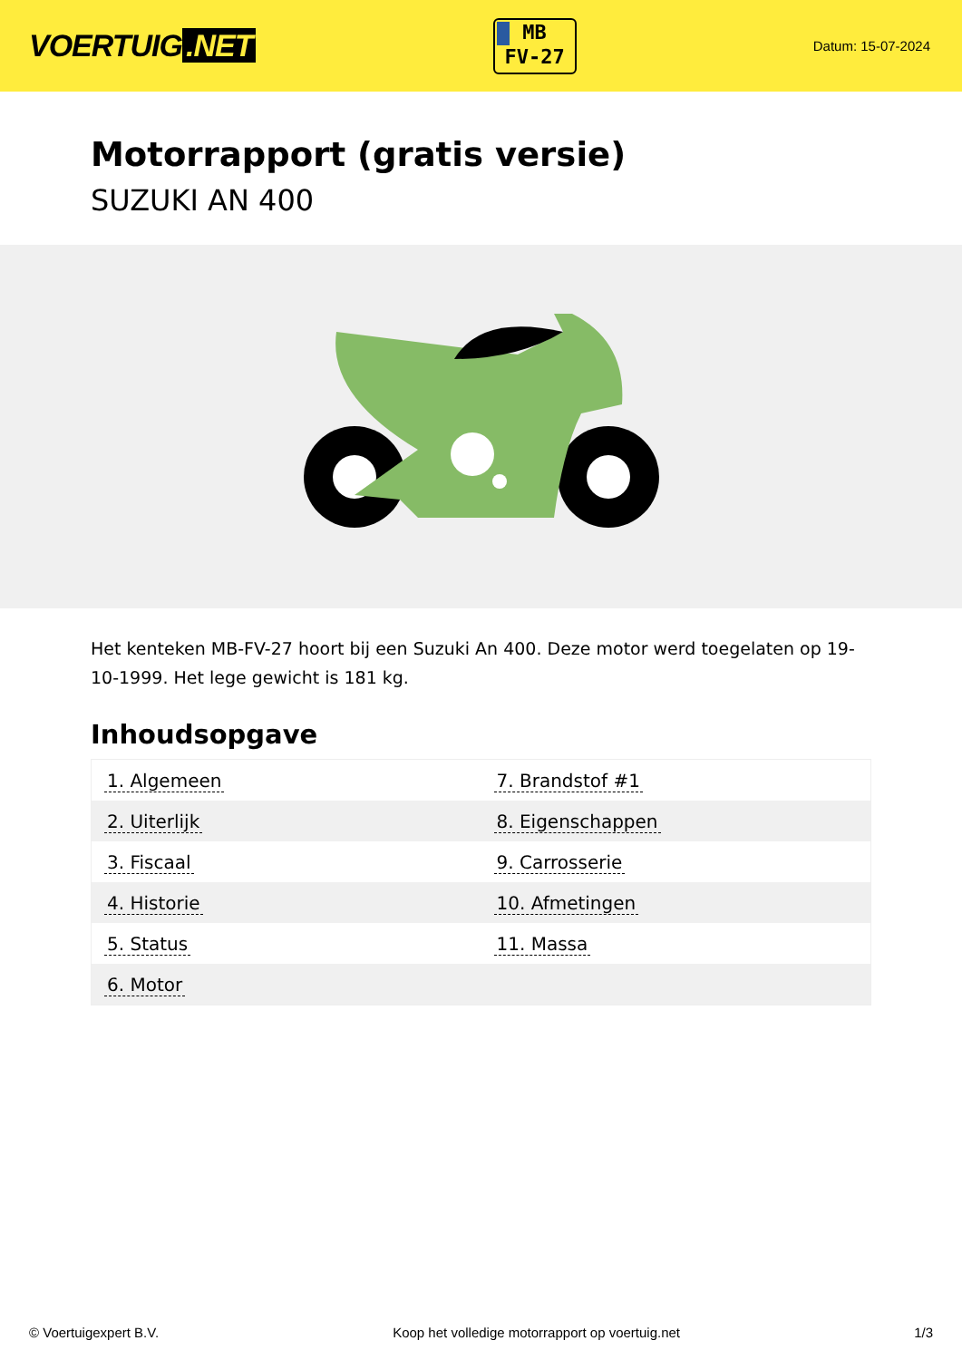VOERTUIG.NET
MB
FV-27
Datum: 15-07-2024
Motorrapport (gratis versie)
SUZUKI AN 400
Het kenteken MB-FV-27 hoort bij een Suzuki An 400. Deze motor werd toegelaten op 19-10-1999. Het lege gewicht is 181 kg.
Inhoudsopgave
| 1. Algemeen | 7. Brandstof #1 |
| 2. Uiterlijk | 8. Eigenschappen |
| 3. Fiscaal | 9. Carrosserie |
| 4. Historie | 10. Afmetingen |
| 5. Status | 11. Massa |
| 6. Motor | |
© Voertuigexpert B.V. Koop het volledige motorrapport op voertuig.net
1/3